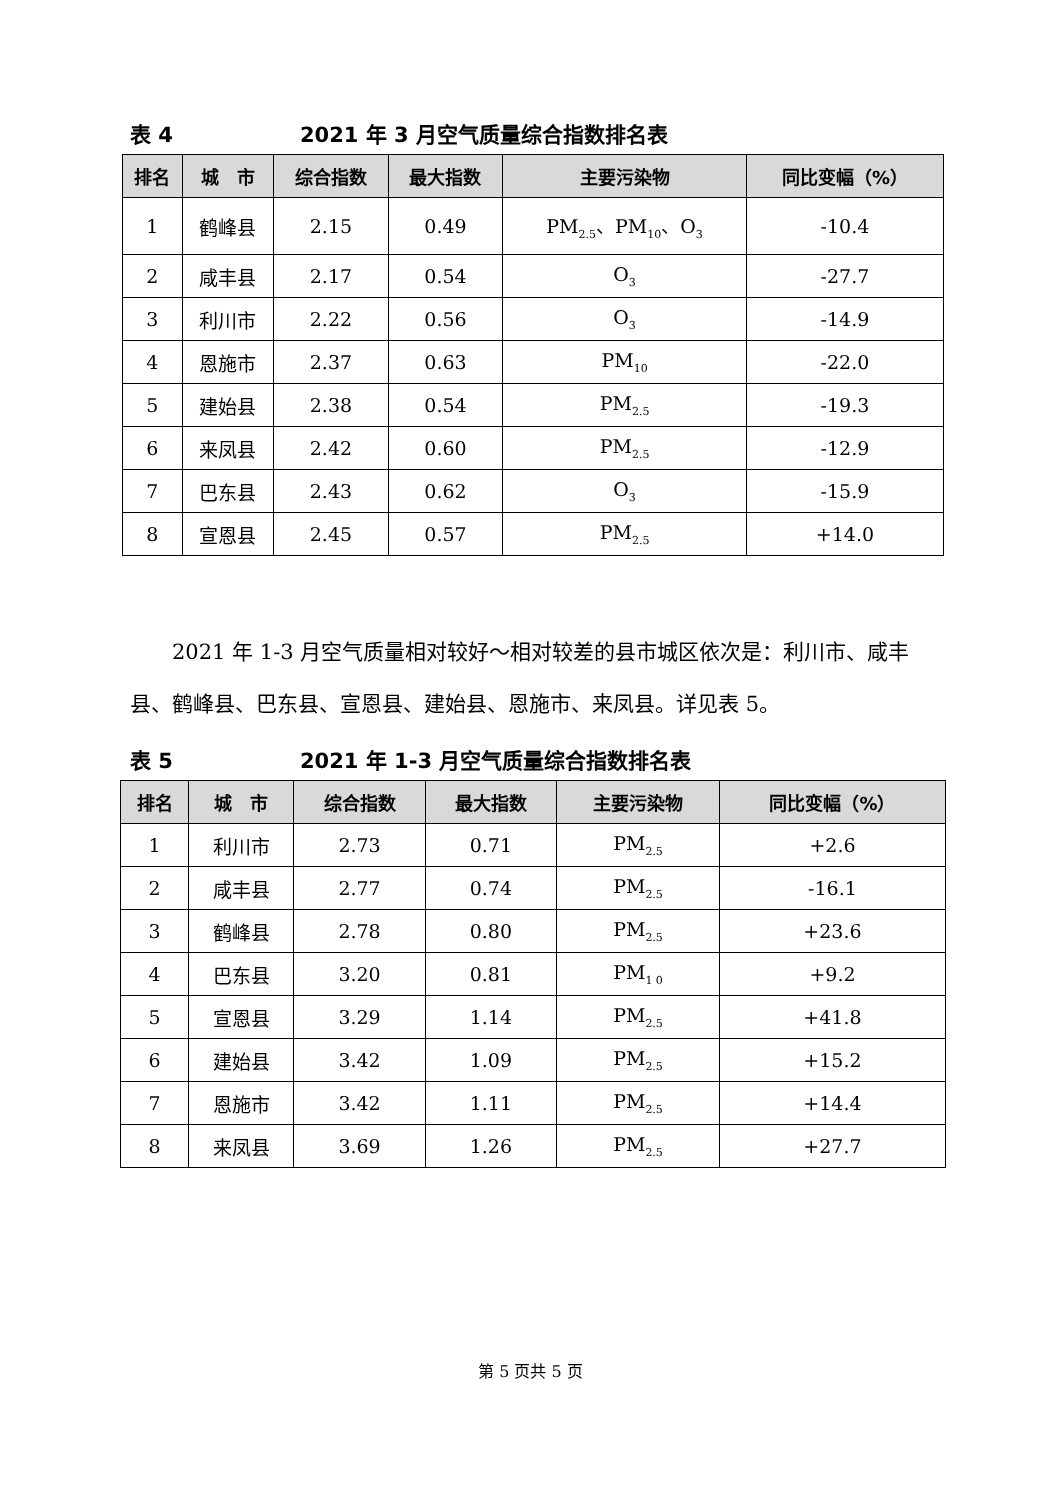表 4 2021 年 3 月空气质量综合指数排名表
| 排名 | 城 市 | 综合指数 | 最大指数 | 主要污染物 | 同比变幅（%） |
| --- | --- | --- | --- | --- | --- |
| 1 | 鹤峰县 | 2.15 | 0.49 | PM<sub>2.5</sub>、PM<sub>10</sub>、O<sub>3</sub> | -10.4 |
| 2 | 咸丰县 | 2.17 | 0.54 | O<sub>3</sub> | -27.7 |
| 3 | 利川市 | 2.22 | 0.56 | O<sub>3</sub> | -14.9 |
| 4 | 恩施市 | 2.37 | 0.63 | PM<sub>10</sub> | -22.0 |
| 5 | 建始县 | 2.38 | 0.54 | PM<sub>2.5</sub> | -19.3 |
| 6 | 来凤县 | 2.42 | 0.60 | PM<sub>2.5</sub> | -12.9 |
| 7 | 巴东县 | 2.43 | 0.62 | O<sub>3</sub> | -15.9 |
| 8 | 宣恩县 | 2.45 | 0.57 | PM<sub>2.5</sub> | +14.0 |
2021 年 1-3 月空气质量相对较好～相对较差的县市城区依次是：利川市、咸丰县、鹤峰县、巴东县、宣恩县、建始县、恩施市、来凤县。详见表 5。
表 5 2021 年 1-3 月空气质量综合指数排名表
| 排名 | 城 市 | 综合指数 | 最大指数 | 主要污染物 | 同比变幅（%） |
| --- | --- | --- | --- | --- | --- |
| 1 | 利川市 | 2.73 | 0.71 | PM<sub>2.5</sub> | +2.6 |
| 2 | 咸丰县 | 2.77 | 0.74 | PM<sub>2.5</sub> | -16.1 |
| 3 | 鹤峰县 | 2.78 | 0.80 | PM<sub>2.5</sub> | +23.6 |
| 4 | 巴东县 | 3.20 | 0.81 | PM<sub>1 0</sub> | +9.2 |
| 5 | 宣恩县 | 3.29 | 1.14 | PM<sub>2.5</sub> | +41.8 |
| 6 | 建始县 | 3.42 | 1.09 | PM<sub>2.5</sub> | +15.2 |
| 7 | 恩施市 | 3.42 | 1.11 | PM<sub>2.5</sub> | +14.4 |
| 8 | 来凤县 | 3.69 | 1.26 | PM<sub>2.5</sub> | +27.7 |
第 5 页共 5 页